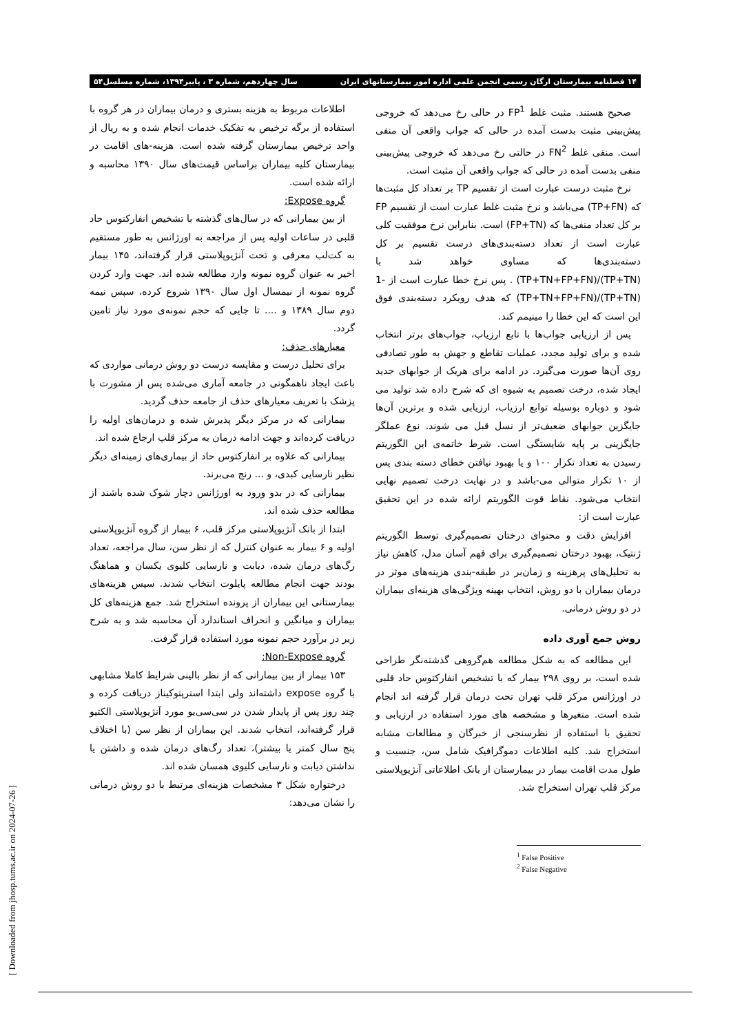۱۴ فصلنامه بیمارستان ارگان رسمی انجمن علمی اداره امور بیمارستانهای ایران سال چهاردهم، شماره ۳ ، پاییز۱۳۹۴، شماره مسلسل۵۴
صحیح هستند. مثبت غلط FP<sup>1</sup> در حالی رخ می‌دهد که خروجی پیش‌بینی مثبت بدست آمده در حالی که جواب واقعی آن منفی است. منفی غلط FN<sup>2</sup> در حالتی رخ می‌دهد که خروجی پیش‌بینی منفی بدست آمده در حالی که جواب واقعی آن مثبت است.
نرخ مثبت درست عبارت است از تقسیم TP بر تعداد کل مثبت‌ها که (TP+FN) می‌باشد و نرخ مثبت غلط عبارت است از تقسیم FP بر کل تعداد منفی‌ها که (FP+TN) است. بنابراین نرخ موفقیت کلی عبارت است از تعداد دسته‌بندی‌های درست تقسیم بر کل دسته‌بندی‌ها که مساوی خواهد شد با (TP+TN)/(TP+TN+FP+FN) . پس نرخ خطا عبارت است از -1 (TP+TN)/(TP+TN+FP+FN) که هدف رویکرد دسته‌بندی فوق این است که این خطا را مینیمم کند.
پس از ارزیابی جواب‌ها با تابع ارزیاب، جواب‌های برتر انتخاب شده و برای تولید مجدد، عملیات تقاطع و جهش به طور تصادفی روی آن‌ها صورت می‌گیرد. در ادامه برای هریک از جوابهای جدید ایجاد شده، درخت تصمیم به شیوه ای که شرح داده شد تولید می شود و دوباره بوسیله توابع ارزیاب، ارزیابی شده و برترین آن‌ها جایگزین جوابهای ضعیف‌تر از نسل قبل می شوند. نوع عملگر جایگزینی بر پایه شایستگی است. شرط خاتمه‌ی این الگوریتم رسیدن به تعداد تکرار ۱۰۰ و یا بهبود نیافتن خطای دسته بندی پس از ۱۰ تکرار متوالی می-باشد و در نهایت درخت تصمیم نهایی انتخاب می‌شود. نقاط قوت الگوریتم ارائه شده در این تحقیق عبارت است از:
افزایش دقت و محتوای درختان تصمیم‌گیری توسط الگوریتم ژنتیک، بهبود درختان تصمیم‌گیری برای فهم آسان مدل، کاهش نیاز به تحلیل‌های پرهزینه و زمان‌بر در طبقه-بندی هزینه‌های موثر در درمان بیماران با دو روش، انتخاب بهینه ویژگی‌های هزینه‌ای بیماران در دو روش درمانی.
روش جمع آوری داده
این مطالعه که به شکل مطالعه هم‌گروهی گذشته‌نگر طراحی شده است، بر روی ۲۹۸ بیمار که با تشخیص انفارکتوس حاد قلبی در اورژانس مرکز قلب تهران تحت درمان قرار گرفته اند انجام شده است. متغیرها و مشخصه های مورد استفاده در ارزیابی و تحقیق با استفاده از نظرسنجی از خبرگان و مطالعات مشابه استخراج شد. کلیه اطلاعات دموگرافیک شامل سن، جنسیت و طول مدت اقامت بیمار در بیمارستان از بانک اطلاعاتی آنژیوپلاستی مرکز قلب تهران استخراج شد.
<sup>1</sup> False Positive
<sup>2</sup> False Negative
اطلاعات مربوط به هزینه بستری و درمان بیماران در هر گروه با استفاده از برگه ترخیص به تفکیک خدمات انجام شده و به ریال از واحد ترخیص بیمارستان گرفته شده است. هزینه-های اقامت در بیمارستان کلیه بیماران براساس قیمت‌های سال ۱۳۹۰ محاسبه و ارائه شده است.
گروه Expose:
از بین بیمارانی که در سال‌های گذشته با تشخیص انفارکتوس حاد قلبی در ساعات اولیه پس از مراجعه به اورژانس به طور مستقیم به کت‌لب معرفی و تحت آنژیوپلاستی قرار گرفته‌اند، ۱۴۵ بیمار اخیر به عنوان گروه نمونه وارد مطالعه شده اند. جهت وارد کردن گروه نمونه از نیمسال اول سال ۱۳۹۰ شروع کرده، سپس نیمه دوم سال ۱۳۸۹ و .... تا جایی که حجم نمونه‌ی مورد نیاز تامین گردد.
معیارهای حذف:
برای تحلیل درست و مقایسه درست دو روش درمانی مواردی که باعث ایجاد ناهمگونی در جامعه آماری می‌شده پس از مشورت با پزشک با تعریف معیارهای حذف از جامعه حذف گردید.
بیمارانی که در مرکز دیگر پذیرش شده و درمان‌های اولیه را دریافت کرده‌اند و جهت ادامه درمان به مرکز قلب ارجاع شده اند.
بیمارانی که علاوه بر انفارکتوس حاد از بیماری‌های زمینه‌ای دیگر نظیر نارسایی کبدی، و ... رنج می‌برند.
بیمارانی که در بدو ورود به اورژانس دچار شوک شده باشند از مطالعه حذف شده اند.
ابتدا از بانک آنژیوپلاستی مرکز قلب، ۶ بیمار از گروه آنژیوپلاستی اولیه و ۶ بیمار به عنوان کنترل که از نظر سن، سال مراجعه، تعداد رگ‌های درمان شده، دیابت و نارسایی کلیوی یکسان و هماهنگ بودند جهت انجام مطالعه پایلوت انتخاب شدند. سپس هزینه‌های بیمارستانی این بیماران از پرونده استخراج شد. جمع هزینه‌های کل بیماران و میانگین و انحراف استاندارد آن محاسبه شد و به شرح زیر در برآورد حجم نمونه مورد استفاده قرار گرفت.
گروه Non-Expose:
۱۵۳ بیمار از بین بیمارانی که از نظر بالینی شرایط کاملا مشابهی با گروه expose داشته‌اند ولی ابتدا استرپتوکیناز دریافت کرده و چند روز پس از پایدار شدن در سی‌سی‌یو مورد آنژیوپلاستی الکتیو قرار گرفته‌اند، انتخاب شدند. این بیماران از نظر سن (با اختلاف پنج سال کمتر یا بیشتر)، تعداد رگ‌های درمان شده و داشتن یا نداشتن دیابت و نارسایی کلیوی همسان شده اند.
درختواره شکل ۳ مشخصات هزینه‌ای مرتبط با دو روش درمانی را نشان می‌دهد:
[ Downloaded from jhosp.tums.ac.ir on 2024-07-26 ]